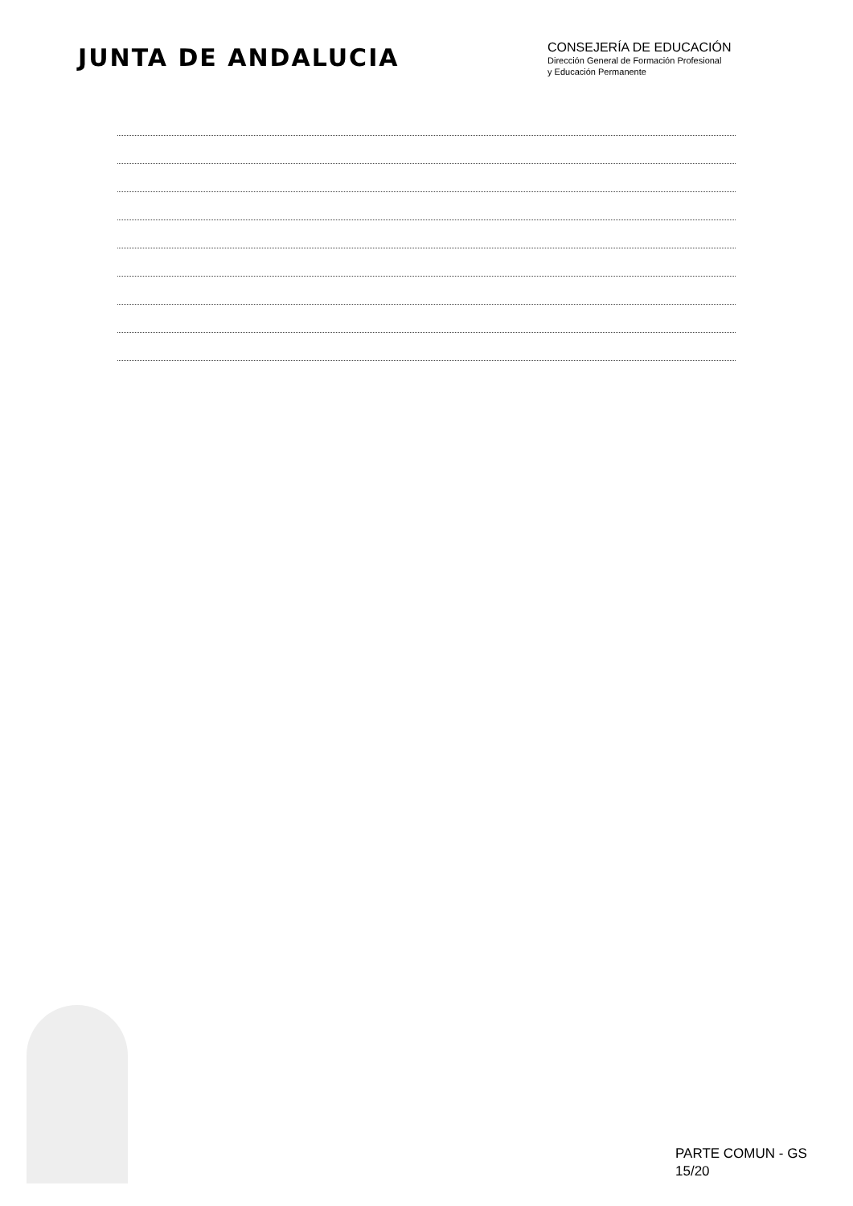JUNTA DE ANDALUCIA
CONSEJERÍA DE EDUCACIÓN
Dirección General de Formación Profesional
y Educación Permanente
PARTE COMUN - GS
15/20